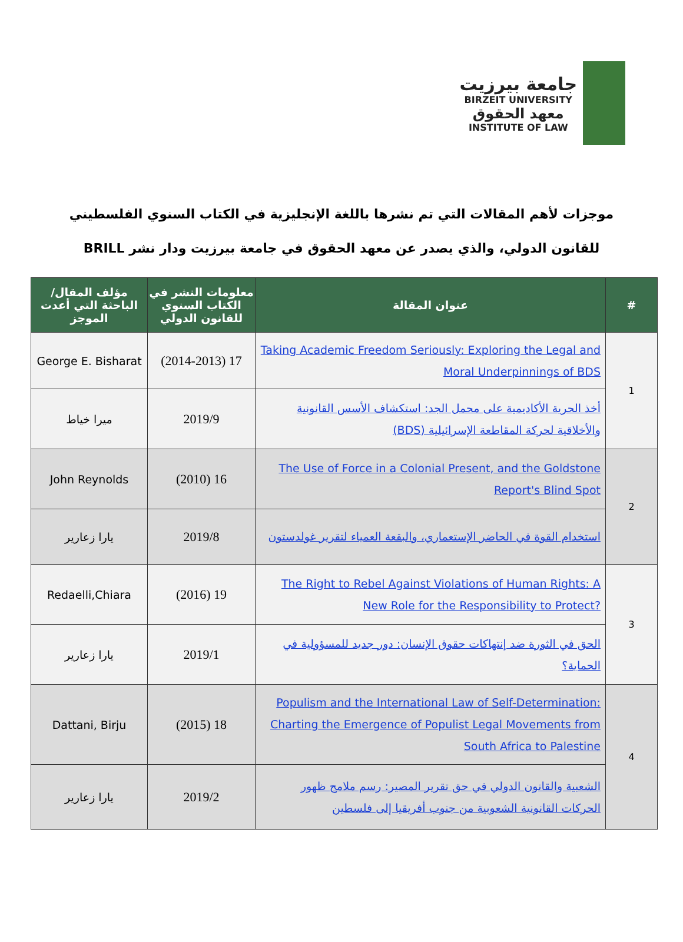جامعة بيرزيت
BIRZEIT UNIVERSITY
معهد الحقوق
INSTITUTE OF LAW
موجزات لأهم المقالات التي تم نشرها باللغة الإنجليزية في الكتاب السنوي الفلسطيني للقانون الدولي، والذي يصدر عن معهد الحقوق في جامعة بيرزيت ودار نشر BRILL
| # | عنوان المقالة | معلومات النشر في الكتاب السنوي للقانون الدولي | مؤلف المقال/ الباحثة التي أعدت الموجز |
| --- | --- | --- | --- |
| 1 | Taking Academic Freedom Seriously: Exploring the Legal and Moral Underpinnings of BDS | 17 (2014-2013) | George E. Bisharat |
| | أخذ الحرية الأكاديمية على محمل الجد: استكشاف الأسس القانونية والأخلاقية لحركة المقاطعة الإسرائيلية (BDS) | 2019/9 | ميرا خياط |
| 2 | The Use of Force in a Colonial Present, and the Goldstone Report's Blind Spot | 16 (2010) | John Reynolds |
| | استخدام القوة في الحاضر الإستعماري، والبقعة العمياء لتقرير غولدستون | 2019/8 | يارا زعارير |
| 3 | The Right to Rebel Against Violations of Human Rights: A New Role for the Responsibility to Protect? | 19 (2016) | Redaelli,Chiara |
| | الحق في الثورة ضد إنتهاكات حقوق الإنسان: دور جديد للمسؤولية في الحماية؟ | 2019/1 | يارا زعارير |
| 4 | Populism and the International Law of Self-Determination: Charting the Emergence of Populist Legal Movements from South Africa to Palestine | 18 (2015) | Dattani, Birju |
| | الشعبية والقانون الدولي في حق تقرير المصير: رسم ملامح ظهور الحركات القانونية الشعوبية من جنوب أفريقيا إلى فلسطين | 2019/2 | يارا زعارير |